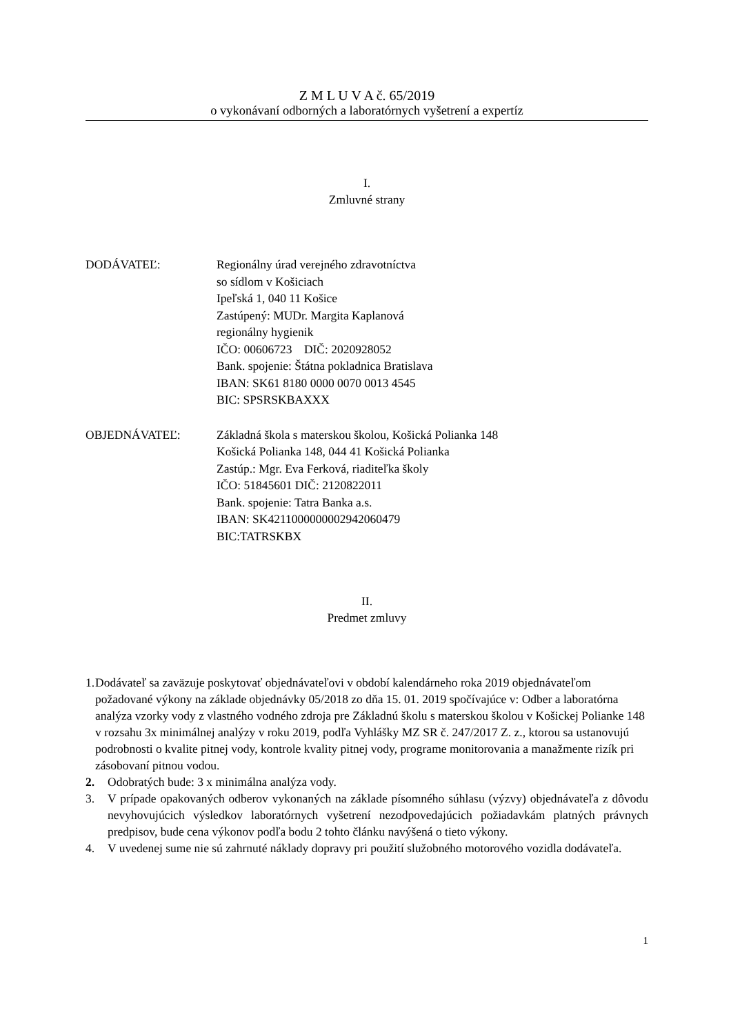Z M L U V A č. 65/2019
o vykonávaní odborných a laboratórnych vyšetrení a expertíz
I.
Zmluvné strany
DODÁVATEĽ: Regionálny úrad verejného zdravotníctva
so sídlom v Košiciach
Ipeľská 1, 040 11 Košice
Zastúpený: MUDr. Margita Kaplanová
regionálny hygienik
IČO: 00606723 DIČ: 2020928052
Bank. spojenie: Štátna pokladnica Bratislava
IBAN: SK61 8180 0000 0070 0013 4545
BIC: SPSRSKBAXXX
OBJEDNÁVATEĽ: Základná škola s materskou školou, Košická Polianka 148
Košická Polianka 148, 044 41 Košická Polianka
Zastúp.: Mgr. Eva Ferková, riaditeľka školy
IČO: 51845601 DIČ: 2120822011
Bank. spojenie: Tatra Banka a.s.
IBAN: SK4211000000002942060479
BIC:TATRSKBX
II.
Predmet zmluvy
1. Dodávateľ sa zaväzuje poskytovať objednávateľovi v období kalendárneho roka 2019 objednávateľom požadované výkony na základe objednávky 05/2018 zo dňa 15. 01. 2019 spočívajúce v: Odber a laboratórna analýza vzorky vody z vlastného vodného zdroja pre Základnú školu s materskou školou v Košickej Polianke 148 v rozsahu 3x minimálnej analýzy v roku 2019, podľa Vyhlášky MZ SR č. 247/2017 Z. z., ktorou sa ustanovujú podrobnosti o kvalite pitnej vody, kontrole kvality pitnej vody, programe monitorovania a manažmente rizík pri zásobovaní pitnou vodou.
2. Odobratých bude: 3 x minimálna analýza vody.
3. V prípade opakovaných odberov vykonaných na základe písomného súhlasu (výzvy) objednávateľa z dôvodu nevyhovujúcich výsledkov laboratórnych vyšetrení nezodpovedajúcich požiadavkám platných právnych predpisov, bude cena výkonov podľa bodu 2 tohto článku navýšená o tieto výkony.
4. V uvedenej sume nie sú zahrnuté náklady dopravy pri použití služobného motorového vozidla dodávateľa.
1